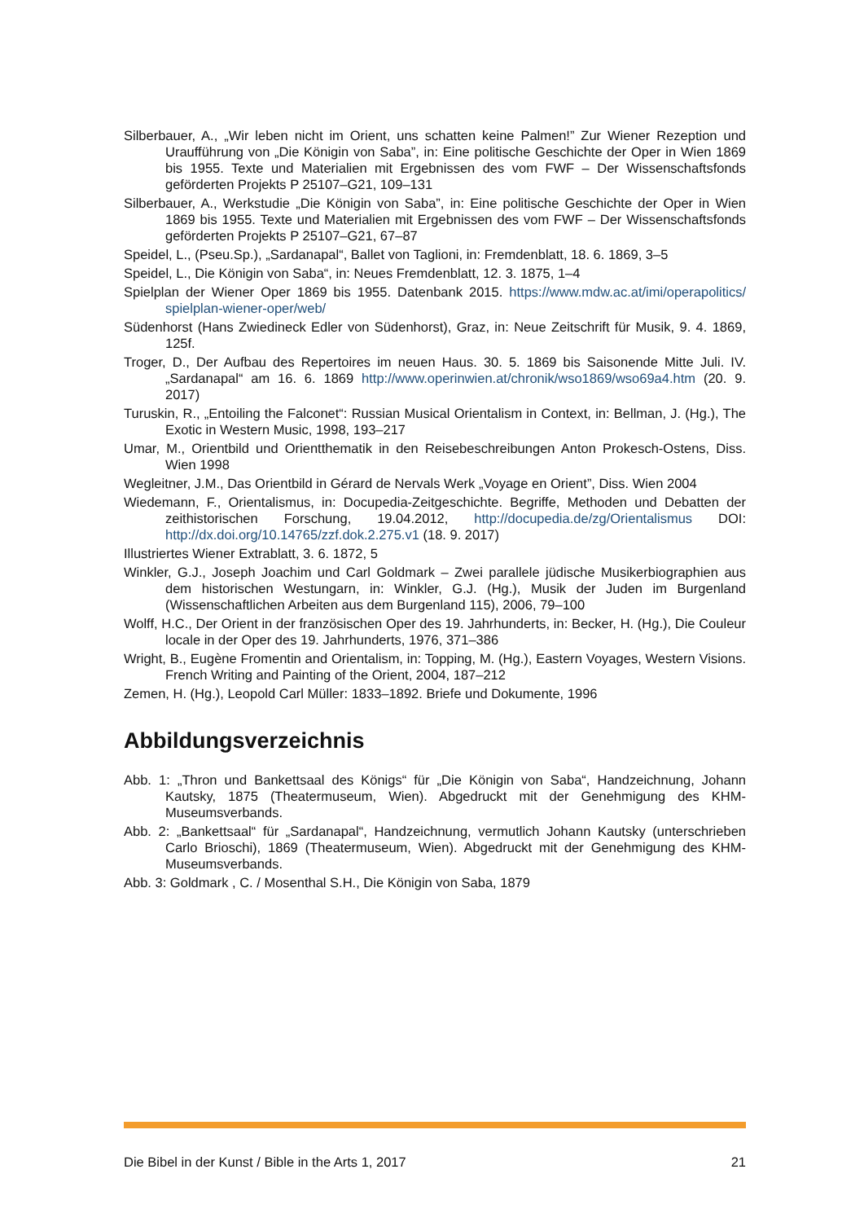Silberbauer, A., „Wir leben nicht im Orient, uns schatten keine Palmen!” Zur Wiener Rezeption und Uraufführung von „Die Königin von Saba”, in: Eine politische Geschichte der Oper in Wien 1869 bis 1955. Texte und Materialien mit Ergebnissen des vom FWF – Der Wissenschaftsfonds geförderten Projekts P 25107–G21, 109–131
Silberbauer, A., Werkstudie „Die Königin von Saba”, in: Eine politische Geschichte der Oper in Wien 1869 bis 1955. Texte und Materialien mit Ergebnissen des vom FWF – Der Wissenschaftsfonds geförderten Projekts P 25107–G21, 67–87
Speidel, L., (Pseu.Sp.), „Sardanapal“, Ballet von Taglioni, in: Fremdenblatt, 18. 6. 1869, 3–5
Speidel, L., Die Königin von Saba“, in: Neues Fremdenblatt, 12. 3. 1875, 1–4
Spielplan der Wiener Oper 1869 bis 1955. Datenbank 2015. https://www.mdw.ac.at/imi/operapolitics/ spielplan-wiener-oper/web/
Südenhorst (Hans Zwiedineck Edler von Südenhorst), Graz, in: Neue Zeitschrift für Musik, 9. 4. 1869, 125f.
Troger, D., Der Aufbau des Repertoires im neuen Haus. 30. 5. 1869 bis Saisonende Mitte Juli. IV. „Sardanapal“ am 16. 6. 1869 http://www.operinwien.at/chronik/wso1869/wso69a4.htm (20. 9. 2017)
Turuskin, R., „Entoiling the Falconet“: Russian Musical Orientalism in Context, in: Bellman, J. (Hg.), The Exotic in Western Music, 1998, 193–217
Umar, M., Orientbild und Orientthematik in den Reisebeschreibungen Anton Prokesch-Ostens, Diss. Wien 1998
Wegleitner, J.M., Das Orientbild in Gérard de Nervals Werk „Voyage en Orient”, Diss. Wien 2004
Wiedemann, F., Orientalismus, in: Docupedia-Zeitgeschichte. Begriffe, Methoden und Debatten der zeithistorischen Forschung, 19.04.2012, http://docupedia.de/zg/Orientalismus DOI: http://dx.doi.org/10.14765/zzf.dok.2.275.v1 (18. 9. 2017)
Illustriertes Wiener Extrablatt, 3. 6. 1872, 5
Winkler, G.J., Joseph Joachim und Carl Goldmark – Zwei parallele jüdische Musikerbiographien aus dem historischen Westungarn, in: Winkler, G.J. (Hg.), Musik der Juden im Burgenland (Wissenschaftlichen Arbeiten aus dem Burgenland 115), 2006, 79–100
Wolff, H.C., Der Orient in der französischen Oper des 19. Jahrhunderts, in: Becker, H. (Hg.), Die Couleur locale in der Oper des 19. Jahrhunderts, 1976, 371–386
Wright, B., Eugène Fromentin and Orientalism, in: Topping, M. (Hg.), Eastern Voyages, Western Visions. French Writing and Painting of the Orient, 2004, 187–212
Zemen, H. (Hg.), Leopold Carl Müller: 1833–1892. Briefe und Dokumente, 1996
Abbildungsverzeichnis
Abb. 1: „Thron und Bankettsaal des Königs“ für „Die Königin von Saba“, Handzeichnung, Johann Kautsky, 1875 (Theatermuseum, Wien). Abgedruckt mit der Genehmigung des KHM-Museumsverbands.
Abb. 2: „Bankettsaal“ für „Sardanapal“, Handzeichnung, vermutlich Johann Kautsky (unterschrieben Carlo Brioschi), 1869 (Theatermuseum, Wien). Abgedruckt mit der Genehmigung des KHM-Museumsverbands.
Abb. 3: Goldmark , C. / Mosenthal S.H., Die Königin von Saba, 1879
Die Bibel in der Kunst / Bible in the Arts 1, 2017 21